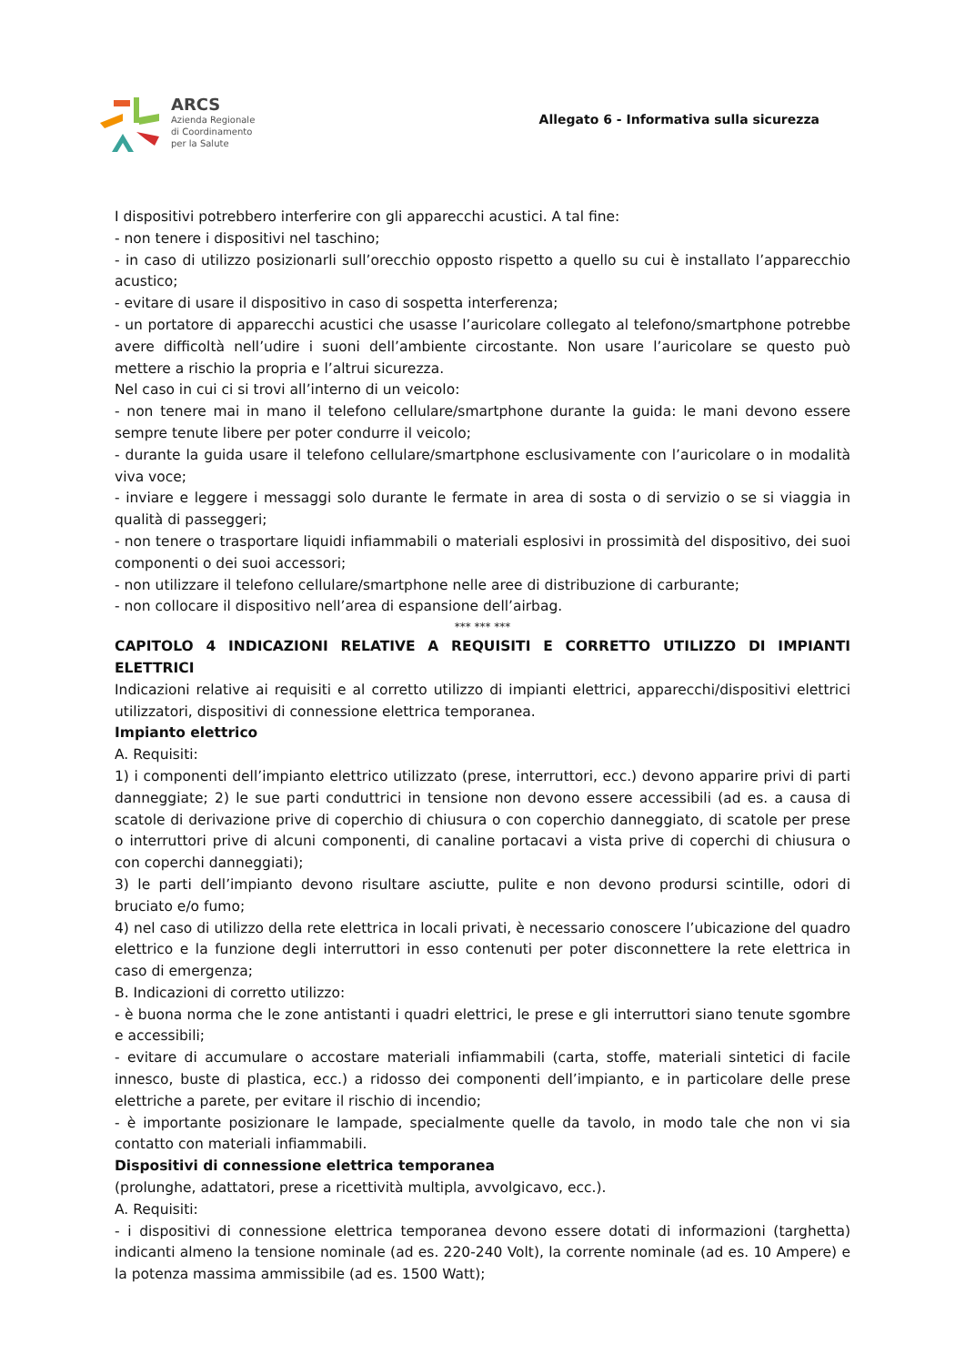ARCS
Azienda Regionale
di Coordinamento
per la Salute
Allegato 6 - Informativa sulla sicurezza
I dispositivi potrebbero interferire con gli apparecchi acustici. A tal fine:
- non tenere i dispositivi nel taschino;
- in caso di utilizzo posizionarli sull’orecchio opposto rispetto a quello su cui è installato l’apparecchio acustico;
- evitare di usare il dispositivo in caso di sospetta interferenza;
- un portatore di apparecchi acustici che usasse l’auricolare collegato al telefono/smartphone potrebbe avere difficoltà nell’udire i suoni dell’ambiente circostante. Non usare l’auricolare se questo può mettere a rischio la propria e l’altrui sicurezza.
Nel caso in cui ci si trovi all’interno di un veicolo:
- non tenere mai in mano il telefono cellulare/smartphone durante la guida: le mani devono essere sempre tenute libere per poter condurre il veicolo;
- durante la guida usare il telefono cellulare/smartphone esclusivamente con l’auricolare o in modalità viva voce;
- inviare e leggere i messaggi solo durante le fermate in area di sosta o di servizio o se si viaggia in qualità di passeggeri;
- non tenere o trasportare liquidi infiammabili o materiali esplosivi in prossimità del dispositivo, dei suoi componenti o dei suoi accessori;
- non utilizzare il telefono cellulare/smartphone nelle aree di distribuzione di carburante;
- non collocare il dispositivo nell’area di espansione dell’airbag.
*** *** ***
CAPITOLO 4 INDICAZIONI RELATIVE A REQUISITI E CORRETTO UTILIZZO DI IMPIANTI ELETTRICI
Indicazioni relative ai requisiti e al corretto utilizzo di impianti elettrici, apparecchi/dispositivi elettrici utilizzatori, dispositivi di connessione elettrica temporanea.
Impianto elettrico
A. Requisiti:
1) i componenti dell’impianto elettrico utilizzato (prese, interruttori, ecc.) devono apparire privi di parti danneggiate; 2) le sue parti conduttrici in tensione non devono essere accessibili (ad es. a causa di scatole di derivazione prive di coperchio di chiusura o con coperchio danneggiato, di scatole per prese o interruttori prive di alcuni componenti, di canaline portacavi a vista prive di coperchi di chiusura o con coperchi danneggiati);
3) le parti dell’impianto devono risultare asciutte, pulite e non devono prodursi scintille, odori di bruciato e/o fumo;
4) nel caso di utilizzo della rete elettrica in locali privati, è necessario conoscere l’ubicazione del quadro elettrico e la funzione degli interruttori in esso contenuti per poter disconnettere la rete elettrica in caso di emergenza;
B. Indicazioni di corretto utilizzo:
- è buona norma che le zone antistanti i quadri elettrici, le prese e gli interruttori siano tenute sgombre e accessibili;
- evitare di accumulare o accostare materiali infiammabili (carta, stoffe, materiali sintetici di facile innesco, buste di plastica, ecc.) a ridosso dei componenti dell’impianto, e in particolare delle prese elettriche a parete, per evitare il rischio di incendio;
- è importante posizionare le lampade, specialmente quelle da tavolo, in modo tale che non vi sia contatto con materiali infiammabili.
Dispositivi di connessione elettrica temporanea
(prolunghe, adattatori, prese a ricettività multipla, avvolgicavo, ecc.).
A. Requisiti:
- i dispositivi di connessione elettrica temporanea devono essere dotati di informazioni (targhetta) indicanti almeno la tensione nominale (ad es. 220-240 Volt), la corrente nominale (ad es. 10 Ampere) e la potenza massima ammissibile (ad es. 1500 Watt);